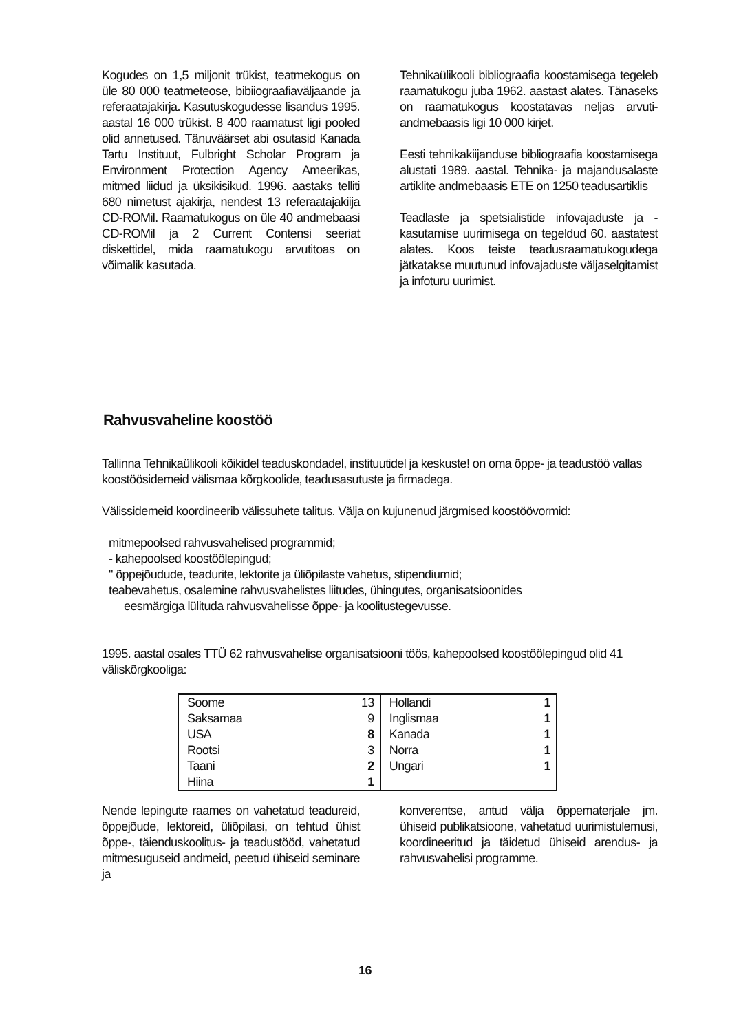Kogudes on 1,5 miljonit trükist, teatmekogus on üle 80 000 teatmeteose, bibiiograafiaväljaande ja referaatajakirja. Kasutuskogudesse lisandus 1995. aastal 16 000 trükist. 8 400 raamatust ligi pooled olid annetused. Tänuväärset abi osutasid Kanada Tartu Instituut, Fulbright Scholar Program ja Environment Protection Agency Ameerikas, mitmed liidud ja üksikisikud. 1996. aastaks telliti 680 nimetust ajakirja, nendest 13 referaatajakiija CD-ROMil. Raamatukogus on üle 40 andmebaasi CD-ROMil ja 2 Current Contensi seeriat diskettidel, mida raamatukogu arvutitoas on võimalik kasutada.
Tehnikaülikooli bibliograafia koostamisega tegeleb raamatukogu juba 1962. aastast alates. Tänaseks on raamatukogus koostatavas neljas arvuti-andmebaasis ligi 10 000 kirjet.
Eesti tehnikakiijanduse bibliograafia koostamisega alustati 1989. aastal. Tehnika- ja majandusalaste artiklite andmebaasis ETE on 1250 teadusartiklis
Teadlaste ja spetsialistide infovajaduste ja -kasutamise uurimisega on tegeldud 60. aastatest alates. Koos teiste teadusraamatukogudega jätkatakse muutunud infovajaduste väljaselgitamist ja infoturu uurimist.
Rahvusvaheline koostöö
Tallinna Tehnikaülikooli kõikidel teaduskondadel, instituutidel ja keskuste! on oma õppe- ja teadustöö vallas koostöösidemeid välismaa kõrgkoolide, teadusasutuste ja firmadega.
Välissidemeid koordineerib välissuhete talitus. Välja on kujunenud järgmised koostöövormid:
mitmepoolsed rahvusvahelised programmid;
- kahepoolsed koostöölepingud;
" õppejõudude, teadurite, lektorite ja üliõpilaste vahetus, stipendiumid;
teabevahetus, osalemine rahvusvahelistes liitudes, ühingutes, organisatsioonides
eesmärgiga lülituda rahvusvahelisse õppe- ja koolitustegevusse.
1995. aastal osales TTÜ 62 rahvusvahelise organisatsiooni töös, kahepoolsed koostöölepingud olid 41 väliskõrgkooliga:
| Soome | 13 | Hollandi | 1 |
| Saksamaa | 9 | Inglismaa | 1 |
| USA | 8 | Kanada | 1 |
| Rootsi | 3 | Norra | 1 |
| Taani | 2 | Ungari | 1 |
| Hiina | 1 | | |
Nende lepingute raames on vahetatud teadureid, õppejõude, lektoreid, üliõpilasi, on tehtud ühist õppe-, täienduskoolitus- ja teadustööd, vahetatud mitmesuguseid andmeid, peetud ühiseid seminare ja
konverentse, antud välja õppematerjale jm. ühiseid publikatsioone, vahetatud uurimistulemusi, koordineeritud ja täidetud ühiseid arendus- ja rahvusvahelisi programme.
16